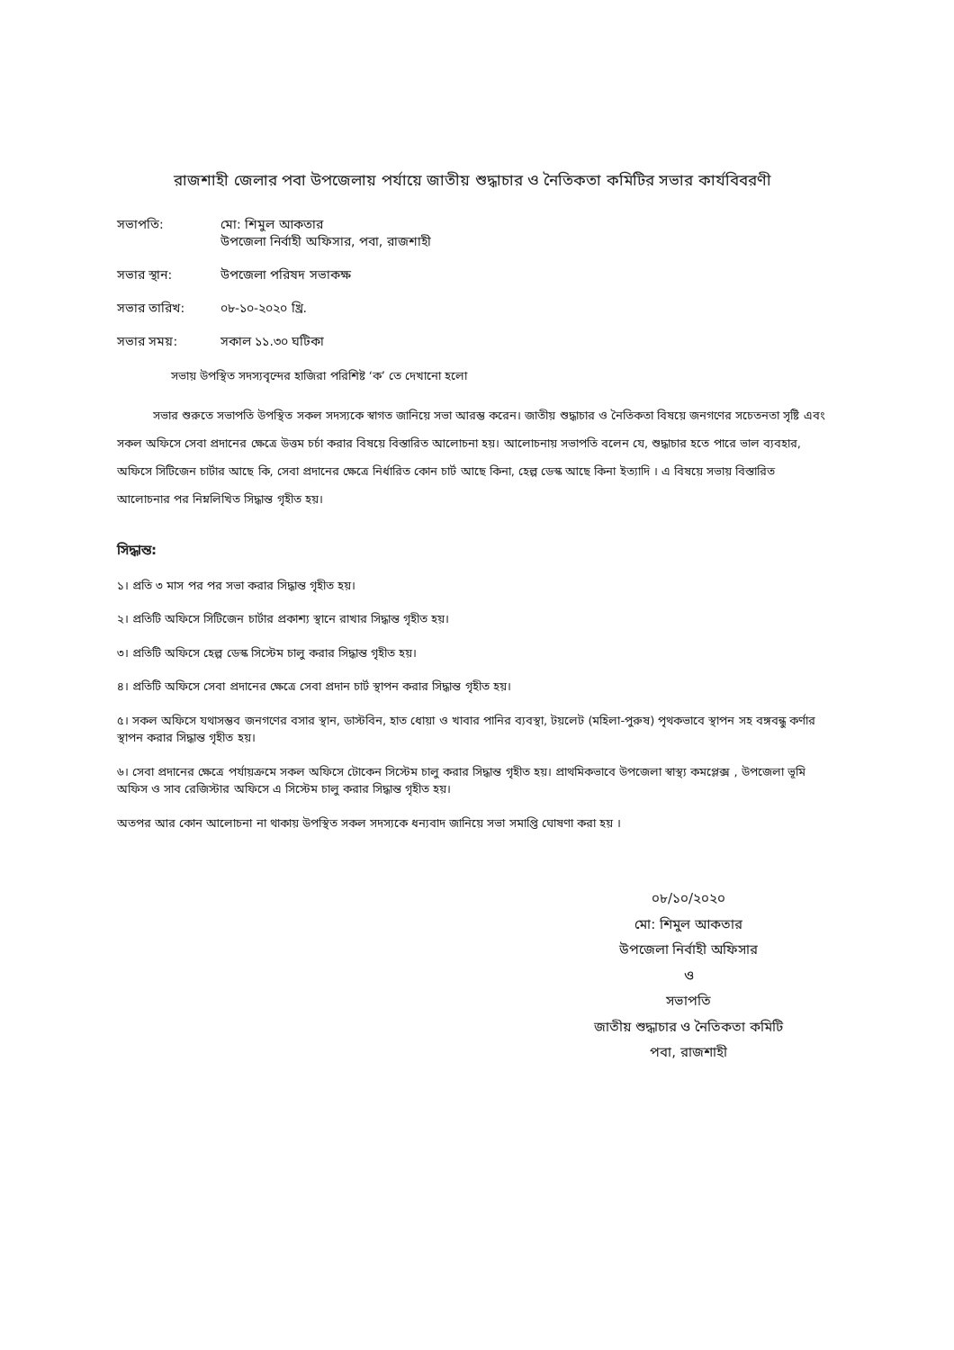রাজশাহী জেলার পবা উপজেলায় পর্যায়ে জাতীয় শুদ্ধাচার ও নৈতিকতা কমিটির সভার কার্যবিবরণী
সভাপতি: মো: শিমুল আকতার
উপজেলা নির্বাহী অফিসার, পবা, রাজশাহী
সভার স্থান: উপজেলা পরিষদ সভাকক্ষ
সভার তারিখ: ০৮-১০-২০২০ খ্রি.
সভার সময়: সকাল ১১.৩০ ঘটিকা
সভায় উপস্থিত সদস্যবৃন্দের হাজিরা পরিশিষ্ট ‘ক’ তে দেখানো হলো
সভার শুরুতে সভাপতি উপস্থিত সকল সদস্যকে স্বাগত জানিয়ে সভা আরম্ভ করেন। জাতীয় শুদ্ধাচার ও নৈতিকতা বিষয়ে জনগণের সচেতনতা সৃষ্টি এবং সকল অফিসে সেবা প্রদানের ক্ষেত্রে উত্তম চর্চা করার বিষয়ে বিস্তারিত আলোচনা হয়। আলোচনায় সভাপতি বলেন যে, শুদ্ধাচার হতে পারে ভাল ব্যবহার, অফিসে সিটিজেন চার্টার আছে কি, সেবা প্রদানের ক্ষেত্রে নির্ধারিত কোন চার্ট আছে কিনা, হেল্প ডেস্ক আছে কিনা ইত্যাদি । এ বিষয়ে সভায় বিস্তারিত আলোচনার পর নিম্নলিখিত সিদ্ধান্ত গৃহীত হয়।
সিদ্ধান্ত:
১। প্রতি ৩ মাস পর পর সভা করার সিদ্ধান্ত গৃহীত হয়।
২। প্রতিটি অফিসে সিটিজেন চার্টার প্রকাশ্য স্থানে রাখার সিদ্ধান্ত গৃহীত হয়।
৩। প্রতিটি অফিসে হেল্প ডেস্ক সিস্টেম চালু করার সিদ্ধান্ত গৃহীত হয়।
৪। প্রতিটি অফিসে সেবা প্রদানের ক্ষেত্রে সেবা প্রদান চার্ট স্থাপন করার সিদ্ধান্ত গৃহীত হয়।
৫। সকল অফিসে যথাসম্ভব জনগণের বসার স্থান, ডাস্টবিন, হাত ধোয়া ও খাবার পানির ব্যবস্থা, টয়লেট (মহিলা-পুরুষ) পৃথকভাবে স্থাপন সহ বঙ্গবন্ধু কর্ণার স্থাপন করার সিদ্ধান্ত গৃহীত হয়।
৬। সেবা প্রদানের ক্ষেত্রে পর্যায়ক্রমে সকল অফিসে টোকেন সিস্টেম চালু করার সিদ্ধান্ত গৃহীত হয়। প্রাথমিকভাবে উপজেলা স্বাস্থ্য কমপ্লেক্স , উপজেলা ভূমি অফিস ও সাব রেজিস্টার অফিসে এ সিস্টেম চালু করার সিদ্ধান্ত গৃহীত হয়।
অতপর আর কোন আলোচনা না থাকায় উপস্থিত সকল সদস্যকে ধন্যবাদ জানিয়ে সভা সমাপ্তি ঘোষণা করা হয় ।
০৮/১০/২০২০
মো: শিমুল আকতার
উপজেলা নির্বাহী অফিসার
ও
সভাপতি
জাতীয় শুদ্ধাচার ও নৈতিকতা কমিটি
পবা, রাজশাহী